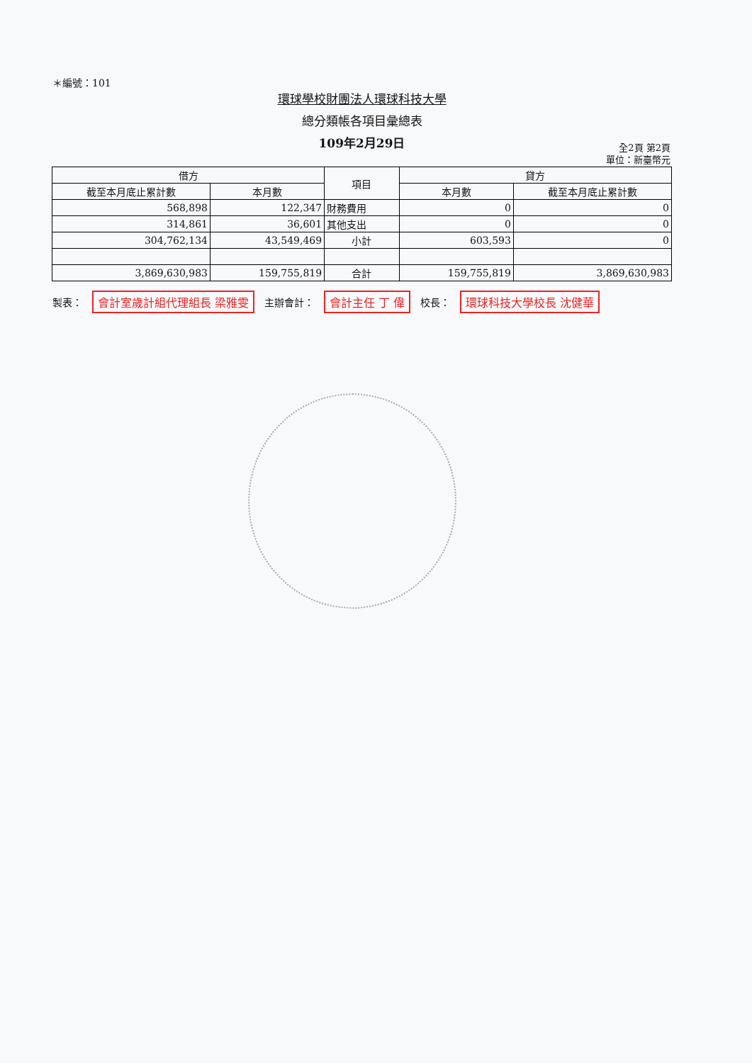＊編號：101
環球學校財團法人環球科技大學
總分類帳各項目彙總表
109年2月29日
全2頁 第2頁
單位：新臺幣元
| 借方 | | 項目 | 貸方 | |
| --- | --- | --- | --- | --- |
| 截至本月底止累計數 | 本月數 | | 本月數 | 截至本月底止累計數 |
| 568,898 | 122,347 | 財務費用 | 0 | 0 |
| 314,861 | 36,601 | 其他支出 | 0 | 0 |
| 304,762,134 | 43,549,469 | 小計 | 603,593 | 0 |
| 3,869,630,983 | 159,755,819 | 合計 | 159,755,819 | 3,869,630,983 |
製表： 會計室歲計組代理組長 梁雅雯 主辦會計： 會計主任 丁 偉 校長： 環球科技大學校長 沈健華